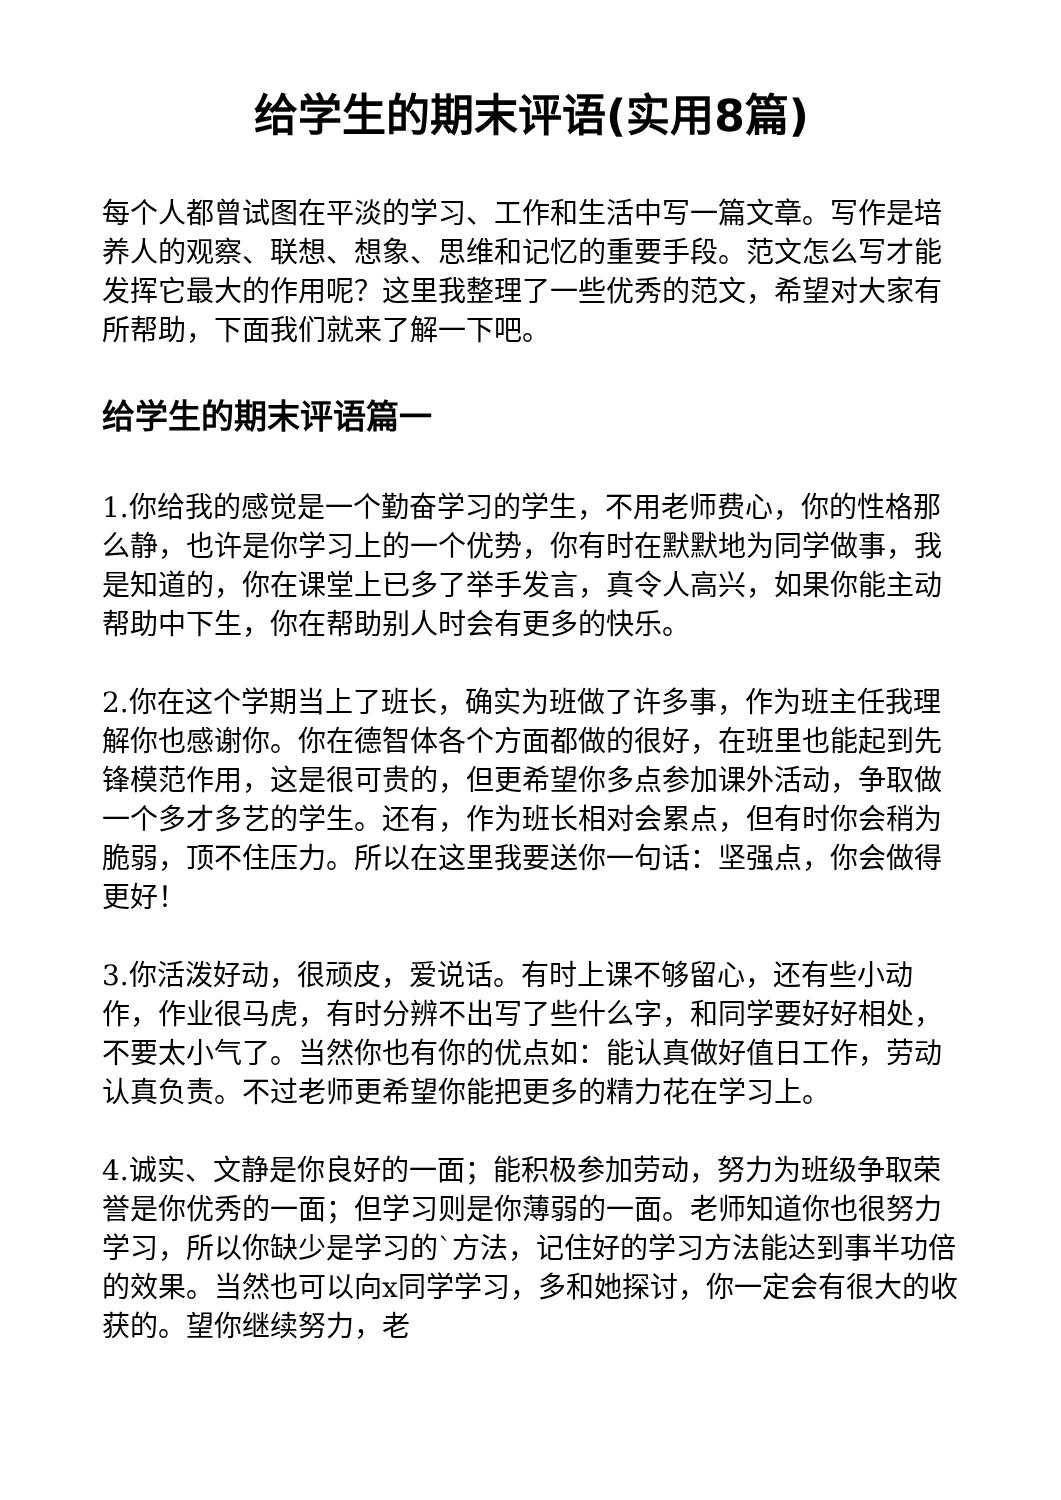给学生的期末评语(实用8篇)
每个人都曾试图在平淡的学习、工作和生活中写一篇文章。写作是培养人的观察、联想、想象、思维和记忆的重要手段。范文怎么写才能发挥它最大的作用呢？这里我整理了一些优秀的范文，希望对大家有所帮助，下面我们就来了解一下吧。
给学生的期末评语篇一
1.你给我的感觉是一个勤奋学习的学生，不用老师费心，你的性格那么静，也许是你学习上的一个优势，你有时在默默地为同学做事，我是知道的，你在课堂上已多了举手发言，真令人高兴，如果你能主动帮助中下生，你在帮助别人时会有更多的快乐。
2.你在这个学期当上了班长，确实为班做了许多事，作为班主任我理解你也感谢你。你在德智体各个方面都做的很好，在班里也能起到先锋模范作用，这是很可贵的，但更希望你多点参加课外活动，争取做一个多才多艺的学生。还有，作为班长相对会累点，但有时你会稍为脆弱，顶不住压力。所以在这里我要送你一句话：坚强点，你会做得更好！
3.你活泼好动，很顽皮，爱说话。有时上课不够留心，还有些小动作，作业很马虎，有时分辨不出写了些什么字，和同学要好好相处，不要太小气了。当然你也有你的优点如：能认真做好值日工作，劳动认真负责。不过老师更希望你能把更多的精力花在学习上。
4.诚实、文静是你良好的一面；能积极参加劳动，努力为班级争取荣誉是你优秀的一面；但学习则是你薄弱的一面。老师知道你也很努力学习，所以你缺少是学习的`方法，记住好的学习方法能达到事半功倍的效果。当然也可以向x同学学习，多和她探讨，你一定会有很大的收获的。望你继续努力，老